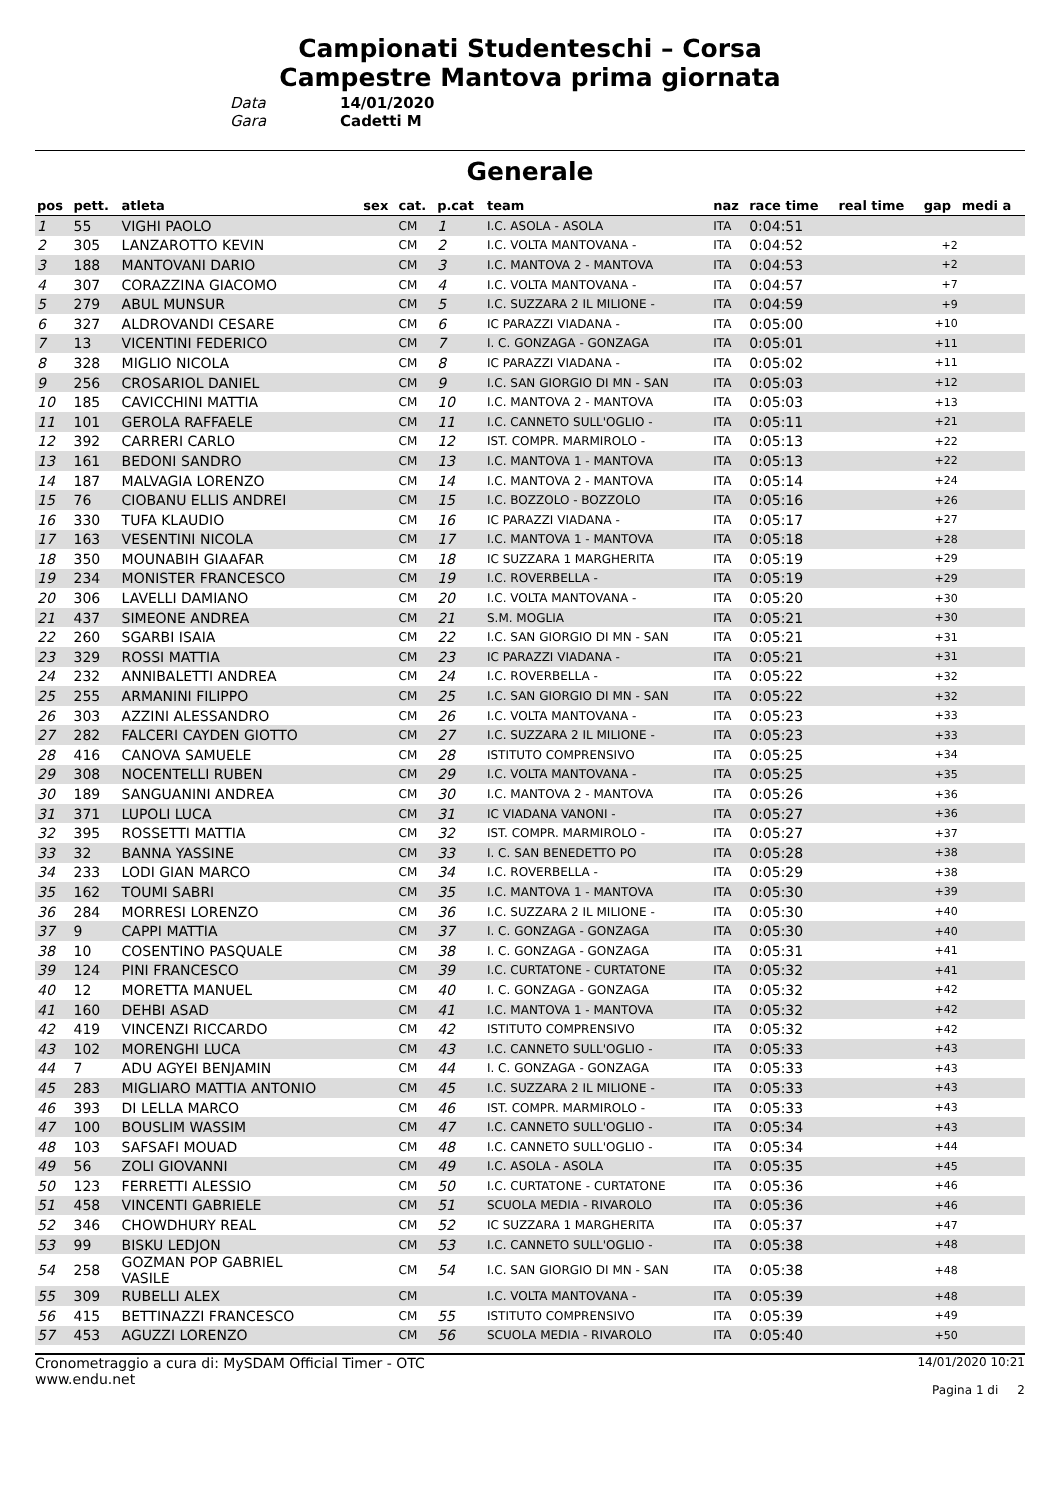Campionati Studenteschi – Corsa
Campestre Mantova prima giornata
Data 14/01/2020
Gara Cadetti M
Generale
| pos | pett. | atleta | sex | cat. | p.cat | team | naz | race time | real time | gap | medi a |
| --- | --- | --- | --- | --- | --- | --- | --- | --- | --- | --- | --- |
| 1 | 55 | VIGHI PAOLO | | CM | 1 | I.C. ASOLA - ASOLA | ITA | 0:04:51 | | | |
| 2 | 305 | LANZAROTTO KEVIN | | CM | 2 | I.C. VOLTA MANTOVANA - | ITA | 0:04:52 | | +2 | |
| 3 | 188 | MANTOVANI DARIO | | CM | 3 | I.C. MANTOVA 2 - MANTOVA | ITA | 0:04:53 | | +2 | |
| 4 | 307 | CORAZZINA GIACOMO | | CM | 4 | I.C. VOLTA MANTOVANA - | ITA | 0:04:57 | | +7 | |
| 5 | 279 | ABUL MUNSUR | | CM | 5 | I.C. SUZZARA 2 IL MILIONE - | ITA | 0:04:59 | | +9 | |
| 6 | 327 | ALDROVANDI CESARE | | CM | 6 | IC PARAZZI VIADANA - | ITA | 0:05:00 | | +10 | |
| 7 | 13 | VICENTINI FEDERICO | | CM | 7 | I. C. GONZAGA - GONZAGA | ITA | 0:05:01 | | +11 | |
| 8 | 328 | MIGLIO NICOLA | | CM | 8 | IC PARAZZI VIADANA - | ITA | 0:05:02 | | +11 | |
| 9 | 256 | CROSARIOL DANIEL | | CM | 9 | I.C. SAN GIORGIO DI MN - SAN | ITA | 0:05:03 | | +12 | |
| 10 | 185 | CAVICCHINI MATTIA | | CM | 10 | I.C. MANTOVA 2 - MANTOVA | ITA | 0:05:03 | | +13 | |
| 11 | 101 | GEROLA RAFFAELE | | CM | 11 | I.C. CANNETO SULL'OGLIO - | ITA | 0:05:11 | | +21 | |
| 12 | 392 | CARRERI CARLO | | CM | 12 | IST. COMPR. MARMIROLO - | ITA | 0:05:13 | | +22 | |
| 13 | 161 | BEDONI SANDRO | | CM | 13 | I.C. MANTOVA 1 - MANTOVA | ITA | 0:05:13 | | +22 | |
| 14 | 187 | MALVAGIA LORENZO | | CM | 14 | I.C. MANTOVA 2 - MANTOVA | ITA | 0:05:14 | | +24 | |
| 15 | 76 | CIOBANU ELLIS ANDREI | | CM | 15 | I.C. BOZZOLO - BOZZOLO | ITA | 0:05:16 | | +26 | |
| 16 | 330 | TUFA KLAUDIO | | CM | 16 | IC PARAZZI VIADANA - | ITA | 0:05:17 | | +27 | |
| 17 | 163 | VESENTINI NICOLA | | CM | 17 | I.C. MANTOVA 1 - MANTOVA | ITA | 0:05:18 | | +28 | |
| 18 | 350 | MOUNABIH GIAAFAR | | CM | 18 | IC SUZZARA 1 MARGHERITA | ITA | 0:05:19 | | +29 | |
| 19 | 234 | MONISTER FRANCESCO | | CM | 19 | I.C. ROVERBELLA - | ITA | 0:05:19 | | +29 | |
| 20 | 306 | LAVELLI DAMIANO | | CM | 20 | I.C. VOLTA MANTOVANA - | ITA | 0:05:20 | | +30 | |
| 21 | 437 | SIMEONE ANDREA | | CM | 21 | S.M. MOGLIA | ITA | 0:05:21 | | +30 | |
| 22 | 260 | SGARBI ISAIA | | CM | 22 | I.C. SAN GIORGIO DI MN - SAN | ITA | 0:05:21 | | +31 | |
| 23 | 329 | ROSSI MATTIA | | CM | 23 | IC PARAZZI VIADANA - | ITA | 0:05:21 | | +31 | |
| 24 | 232 | ANNIBALETTI ANDREA | | CM | 24 | I.C. ROVERBELLA - | ITA | 0:05:22 | | +32 | |
| 25 | 255 | ARMANINI FILIPPO | | CM | 25 | I.C. SAN GIORGIO DI MN - SAN | ITA | 0:05:22 | | +32 | |
| 26 | 303 | AZZINI ALESSANDRO | | CM | 26 | I.C. VOLTA MANTOVANA - | ITA | 0:05:23 | | +33 | |
| 27 | 282 | FALCERI CAYDEN GIOTTO | | CM | 27 | I.C. SUZZARA 2 IL MILIONE - | ITA | 0:05:23 | | +33 | |
| 28 | 416 | CANOVA SAMUELE | | CM | 28 | ISTITUTO COMPRENSIVO | ITA | 0:05:25 | | +34 | |
| 29 | 308 | NOCENTELLI RUBEN | | CM | 29 | I.C. VOLTA MANTOVANA - | ITA | 0:05:25 | | +35 | |
| 30 | 189 | SANGUANINI ANDREA | | CM | 30 | I.C. MANTOVA 2 - MANTOVA | ITA | 0:05:26 | | +36 | |
| 31 | 371 | LUPOLI LUCA | | CM | 31 | IC VIADANA VANONI - | ITA | 0:05:27 | | +36 | |
| 32 | 395 | ROSSETTI MATTIA | | CM | 32 | IST. COMPR. MARMIROLO - | ITA | 0:05:27 | | +37 | |
| 33 | 32 | BANNA YASSINE | | CM | 33 | I. C. SAN BENEDETTO PO | ITA | 0:05:28 | | +38 | |
| 34 | 233 | LODI GIAN MARCO | | CM | 34 | I.C. ROVERBELLA - | ITA | 0:05:29 | | +38 | |
| 35 | 162 | TOUMI SABRI | | CM | 35 | I.C. MANTOVA 1 - MANTOVA | ITA | 0:05:30 | | +39 | |
| 36 | 284 | MORRESI LORENZO | | CM | 36 | I.C. SUZZARA 2 IL MILIONE - | ITA | 0:05:30 | | +40 | |
| 37 | 9 | CAPPI MATTIA | | CM | 37 | I. C. GONZAGA - GONZAGA | ITA | 0:05:30 | | +40 | |
| 38 | 10 | COSENTINO PASQUALE | | CM | 38 | I. C. GONZAGA - GONZAGA | ITA | 0:05:31 | | +41 | |
| 39 | 124 | PINI FRANCESCO | | CM | 39 | I.C. CURTATONE - CURTATONE | ITA | 0:05:32 | | +41 | |
| 40 | 12 | MORETTA MANUEL | | CM | 40 | I. C. GONZAGA - GONZAGA | ITA | 0:05:32 | | +42 | |
| 41 | 160 | DEHBI ASAD | | CM | 41 | I.C. MANTOVA 1 - MANTOVA | ITA | 0:05:32 | | +42 | |
| 42 | 419 | VINCENZI RICCARDO | | CM | 42 | ISTITUTO COMPRENSIVO | ITA | 0:05:32 | | +42 | |
| 43 | 102 | MORENGHI LUCA | | CM | 43 | I.C. CANNETO SULL'OGLIO - | ITA | 0:05:33 | | +43 | |
| 44 | 7 | ADU AGYEI BENJAMIN | | CM | 44 | I. C. GONZAGA - GONZAGA | ITA | 0:05:33 | | +43 | |
| 45 | 283 | MIGLIARO MATTIA ANTONIO | | CM | 45 | I.C. SUZZARA 2 IL MILIONE - | ITA | 0:05:33 | | +43 | |
| 46 | 393 | DI LELLA MARCO | | CM | 46 | IST. COMPR. MARMIROLO - | ITA | 0:05:33 | | +43 | |
| 47 | 100 | BOUSLIM WASSIM | | CM | 47 | I.C. CANNETO SULL'OGLIO - | ITA | 0:05:34 | | +43 | |
| 48 | 103 | SAFSAFI MOUAD | | CM | 48 | I.C. CANNETO SULL'OGLIO - | ITA | 0:05:34 | | +44 | |
| 49 | 56 | ZOLI GIOVANNI | | CM | 49 | I.C. ASOLA - ASOLA | ITA | 0:05:35 | | +45 | |
| 50 | 123 | FERRETTI ALESSIO | | CM | 50 | I.C. CURTATONE - CURTATONE | ITA | 0:05:36 | | +46 | |
| 51 | 458 | VINCENTI GABRIELE | | CM | 51 | SCUOLA MEDIA - RIVAROLO | ITA | 0:05:36 | | +46 | |
| 52 | 346 | CHOWDHURY REAL | | CM | 52 | IC SUZZARA 1 MARGHERITA | ITA | 0:05:37 | | +47 | |
| 53 | 99 | BISKU LEDJON | | CM | 53 | I.C. CANNETO SULL'OGLIO - | ITA | 0:05:38 | | +48 | |
| 54 | 258 | GOZMAN POP GABRIEL VASILE | | CM | 54 | I.C. SAN GIORGIO DI MN - SAN | ITA | 0:05:38 | | +48 | |
| 55 | 309 | RUBELLI ALEX | | CM | | I.C. VOLTA MANTOVANA - | ITA | 0:05:39 | | +48 | |
| 56 | 415 | BETTINAZZI FRANCESCO | | CM | 55 | ISTITUTO COMPRENSIVO | ITA | 0:05:39 | | +49 | |
| 57 | 453 | AGUZZI LORENZO | | CM | 56 | SCUOLA MEDIA - RIVAROLO | ITA | 0:05:40 | | +50 | |
Cronometraggio a cura di: MySDAM Official Timer - OTC
www.endu.net
14/01/2020 10:21
Pagina 1 di 2